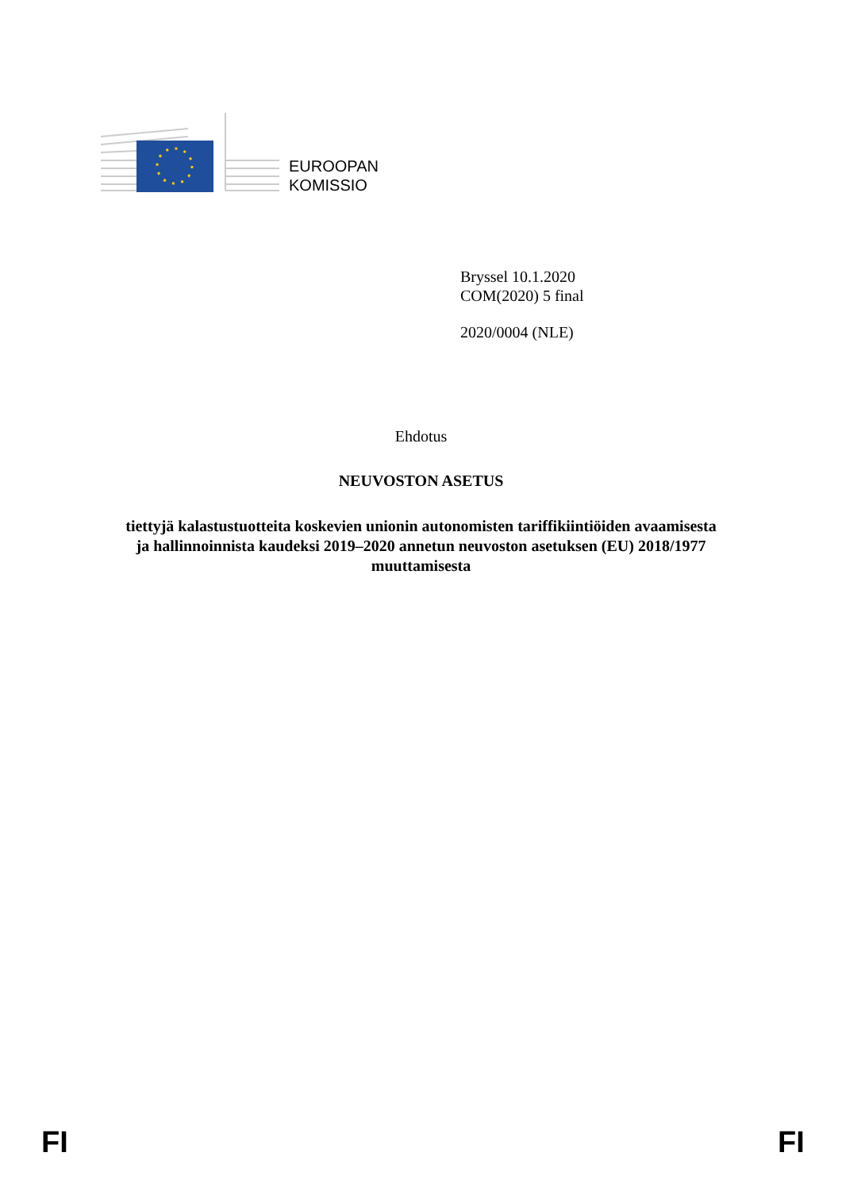EUROOPAN
KOMISSIO
Bryssel 10.1.2020
COM(2020) 5 final
2020/0004 (NLE)
Ehdotus
NEUVOSTON ASETUS
tiettyjä kalastustuotteita koskevien unionin autonomisten tariffikiintiöiden avaamisesta
ja hallinnoinnista kaudeksi 2019–2020 annetun neuvoston asetuksen (EU) 2018/1977
muuttamisesta
FI FI